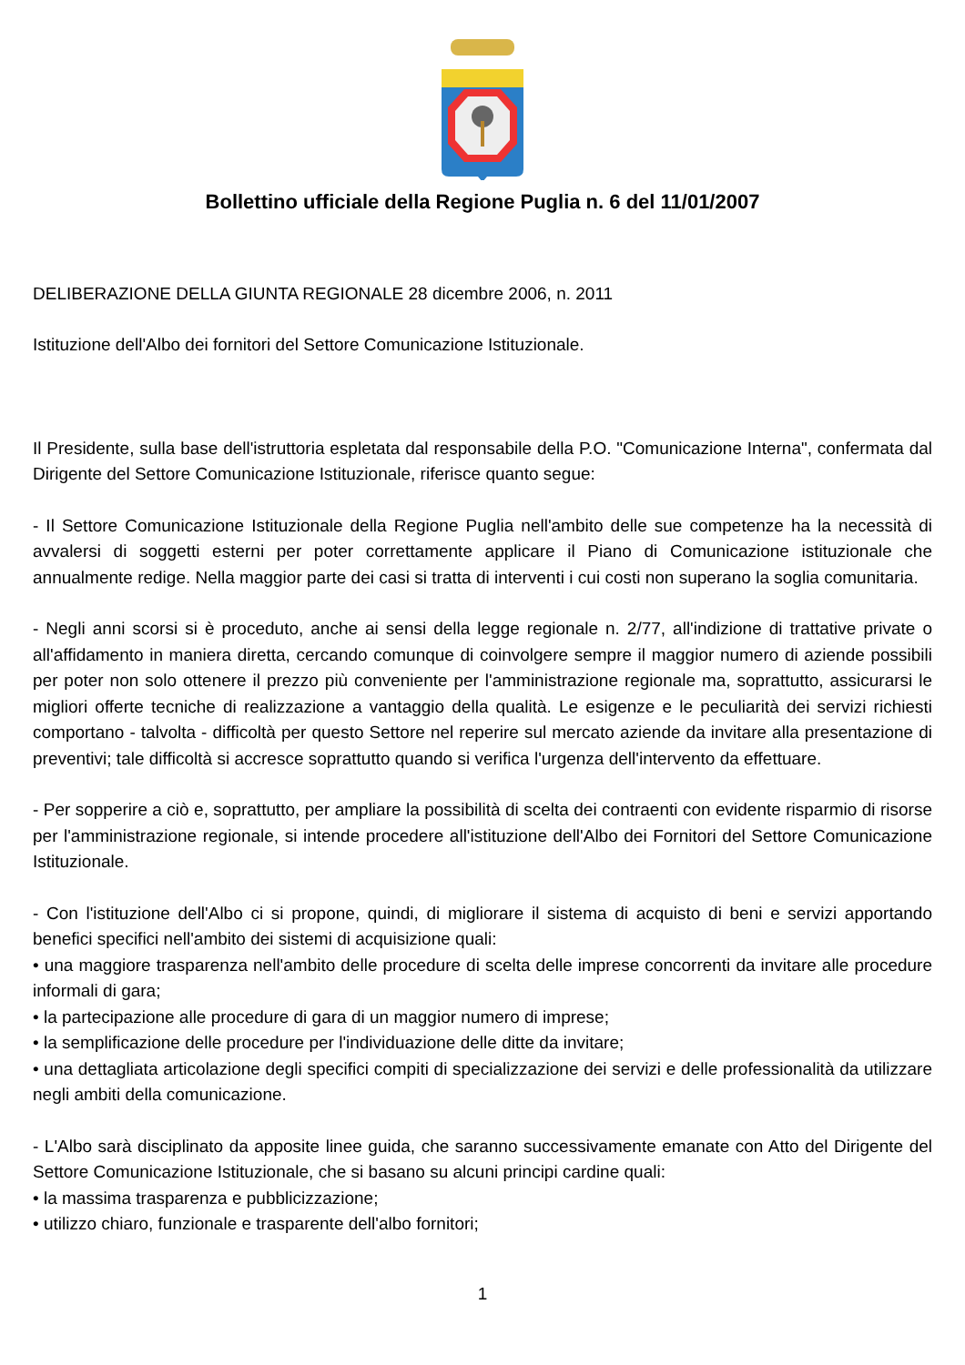Bollettino ufficiale della Regione Puglia n. 6 del 11/01/2007
DELIBERAZIONE DELLA GIUNTA REGIONALE 28 dicembre 2006, n. 2011
Istituzione dell'Albo dei fornitori del Settore Comunicazione Istituzionale.
Il Presidente, sulla base dell'istruttoria espletata dal responsabile della P.O. "Comunicazione Interna", confermata dal Dirigente del Settore Comunicazione Istituzionale, riferisce quanto segue:
- Il Settore Comunicazione Istituzionale della Regione Puglia nell'ambito delle sue competenze ha la necessità di avvalersi di soggetti esterni per poter correttamente applicare il Piano di Comunicazione istituzionale che annualmente redige. Nella maggior parte dei casi si tratta di interventi i cui costi non superano la soglia comunitaria.
- Negli anni scorsi si è proceduto, anche ai sensi della legge regionale n. 2/77, all'indizione di trattative private o all'affidamento in maniera diretta, cercando comunque di coinvolgere sempre il maggior numero di aziende possibili per poter non solo ottenere il prezzo più conveniente per l'amministrazione regionale ma, soprattutto, assicurarsi le migliori offerte tecniche di realizzazione a vantaggio della qualità. Le esigenze e le peculiarità dei servizi richiesti comportano - talvolta - difficoltà per questo Settore nel reperire sul mercato aziende da invitare alla presentazione di preventivi; tale difficoltà si accresce soprattutto quando si verifica l'urgenza dell'intervento da effettuare.
- Per sopperire a ciò e, soprattutto, per ampliare la possibilità di scelta dei contraenti con evidente risparmio di risorse per l'amministrazione regionale, si intende procedere all'istituzione dell'Albo dei Fornitori del Settore Comunicazione Istituzionale.
- Con l'istituzione dell'Albo ci si propone, quindi, di migliorare il sistema di acquisto di beni e servizi apportando benefici specifici nell'ambito dei sistemi di acquisizione quali:
• una maggiore trasparenza nell'ambito delle procedure di scelta delle imprese concorrenti da invitare alle procedure informali di gara;
• la partecipazione alle procedure di gara di un maggior numero di imprese;
• la semplificazione delle procedure per l'individuazione delle ditte da invitare;
• una dettagliata articolazione degli specifici compiti di specializzazione dei servizi e delle professionalità da utilizzare negli ambiti della comunicazione.
- L'Albo sarà disciplinato da apposite linee guida, che saranno successivamente emanate con Atto del Dirigente del Settore Comunicazione Istituzionale, che si basano su alcuni principi cardine quali:
• la massima trasparenza e pubblicizzazione;
• utilizzo chiaro, funzionale e trasparente dell'albo fornitori;
1